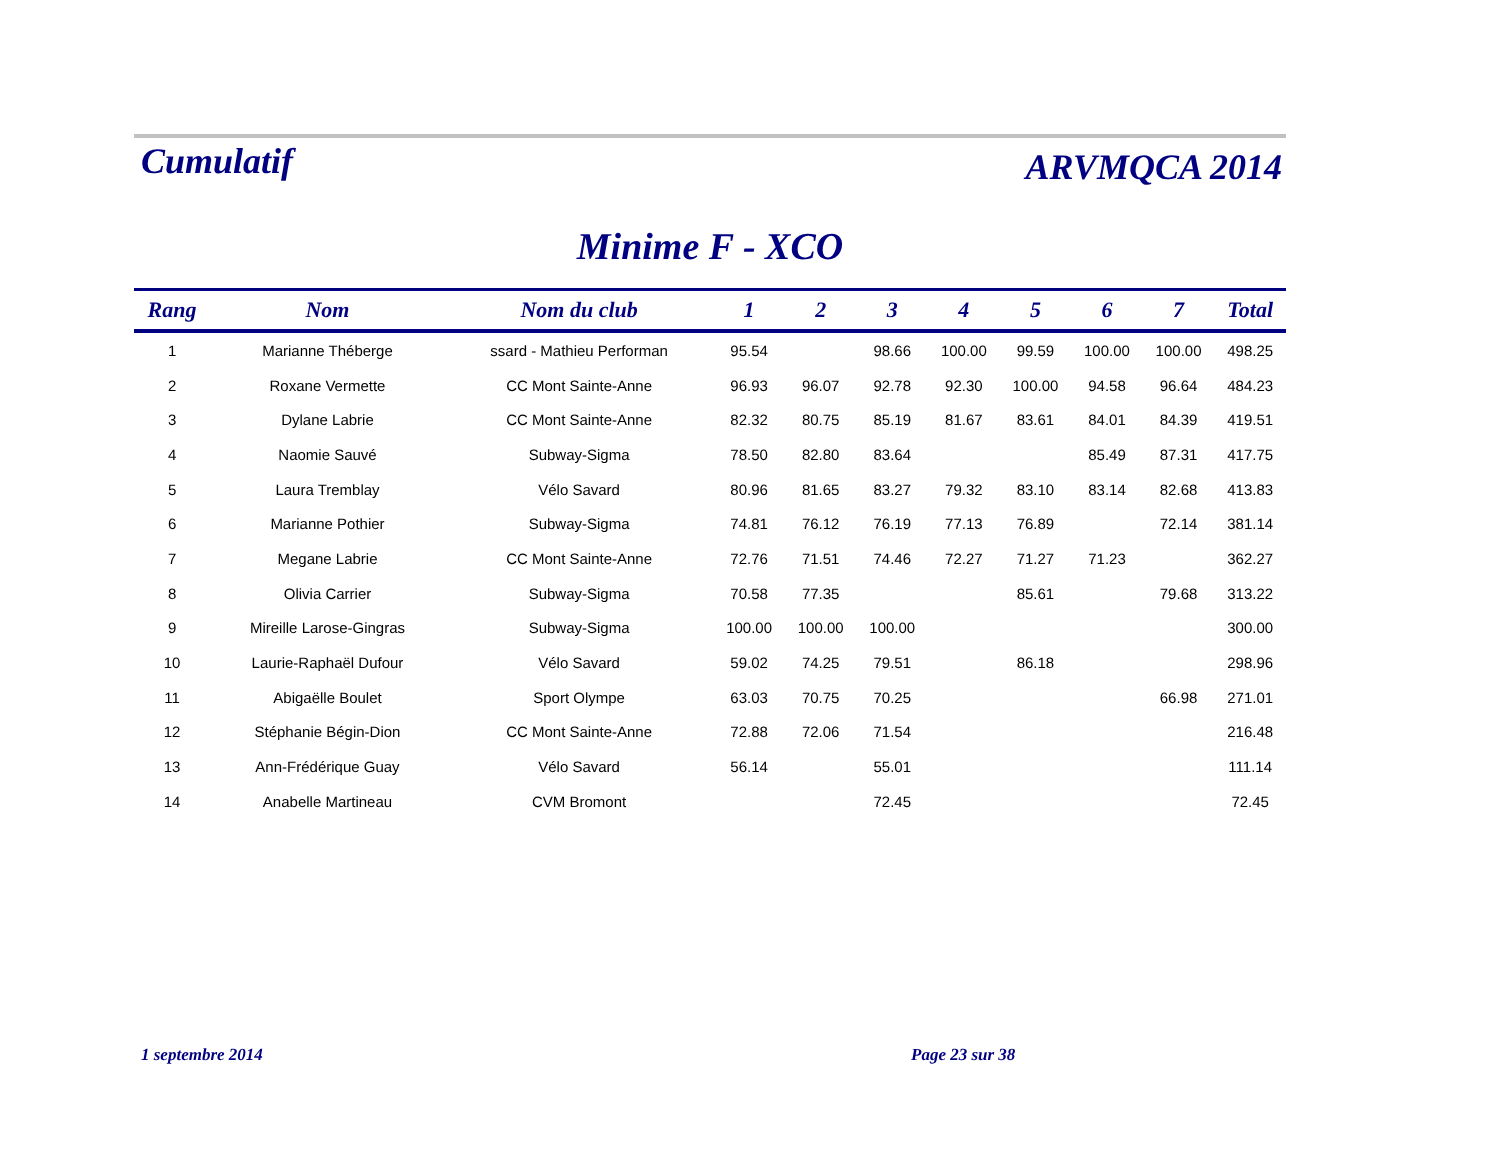Cumulatif
ARVMQCA 2014
Minime F - XCO
| Rang | Nom | Nom du club | 1 | 2 | 3 | 4 | 5 | 6 | 7 | Total |
| --- | --- | --- | --- | --- | --- | --- | --- | --- | --- | --- |
| 1 | Marianne Théberge | ssard - Mathieu Performan | 95.54 | | 98.66 | 100.00 | 99.59 | 100.00 | 100.00 | 498.25 |
| 2 | Roxane Vermette | CC Mont Sainte-Anne | 96.93 | 96.07 | 92.78 | 92.30 | 100.00 | 94.58 | 96.64 | 484.23 |
| 3 | Dylane Labrie | CC Mont Sainte-Anne | 82.32 | 80.75 | 85.19 | 81.67 | 83.61 | 84.01 | 84.39 | 419.51 |
| 4 | Naomie Sauvé | Subway-Sigma | 78.50 | 82.80 | 83.64 | | | 85.49 | 87.31 | 417.75 |
| 5 | Laura Tremblay | Vélo Savard | 80.96 | 81.65 | 83.27 | 79.32 | 83.10 | 83.14 | 82.68 | 413.83 |
| 6 | Marianne Pothier | Subway-Sigma | 74.81 | 76.12 | 76.19 | 77.13 | 76.89 | | 72.14 | 381.14 |
| 7 | Megane Labrie | CC Mont Sainte-Anne | 72.76 | 71.51 | 74.46 | 72.27 | 71.27 | 71.23 | | 362.27 |
| 8 | Olivia Carrier | Subway-Sigma | 70.58 | 77.35 | | | 85.61 | | 79.68 | 313.22 |
| 9 | Mireille Larose-Gingras | Subway-Sigma | 100.00 | 100.00 | 100.00 | | | | | 300.00 |
| 10 | Laurie-Raphaël Dufour | Vélo Savard | 59.02 | 74.25 | 79.51 | | 86.18 | | | 298.96 |
| 11 | Abigaëlle Boulet | Sport Olympe | 63.03 | 70.75 | 70.25 | | | | 66.98 | 271.01 |
| 12 | Stéphanie Bégin-Dion | CC Mont Sainte-Anne | 72.88 | 72.06 | 71.54 | | | | | 216.48 |
| 13 | Ann-Frédérique Guay | Vélo Savard | 56.14 | | 55.01 | | | | | 111.14 |
| 14 | Anabelle Martineau | CVM Bromont | | | 72.45 | | | | | 72.45 |
1 septembre 2014 Page 23 sur 38